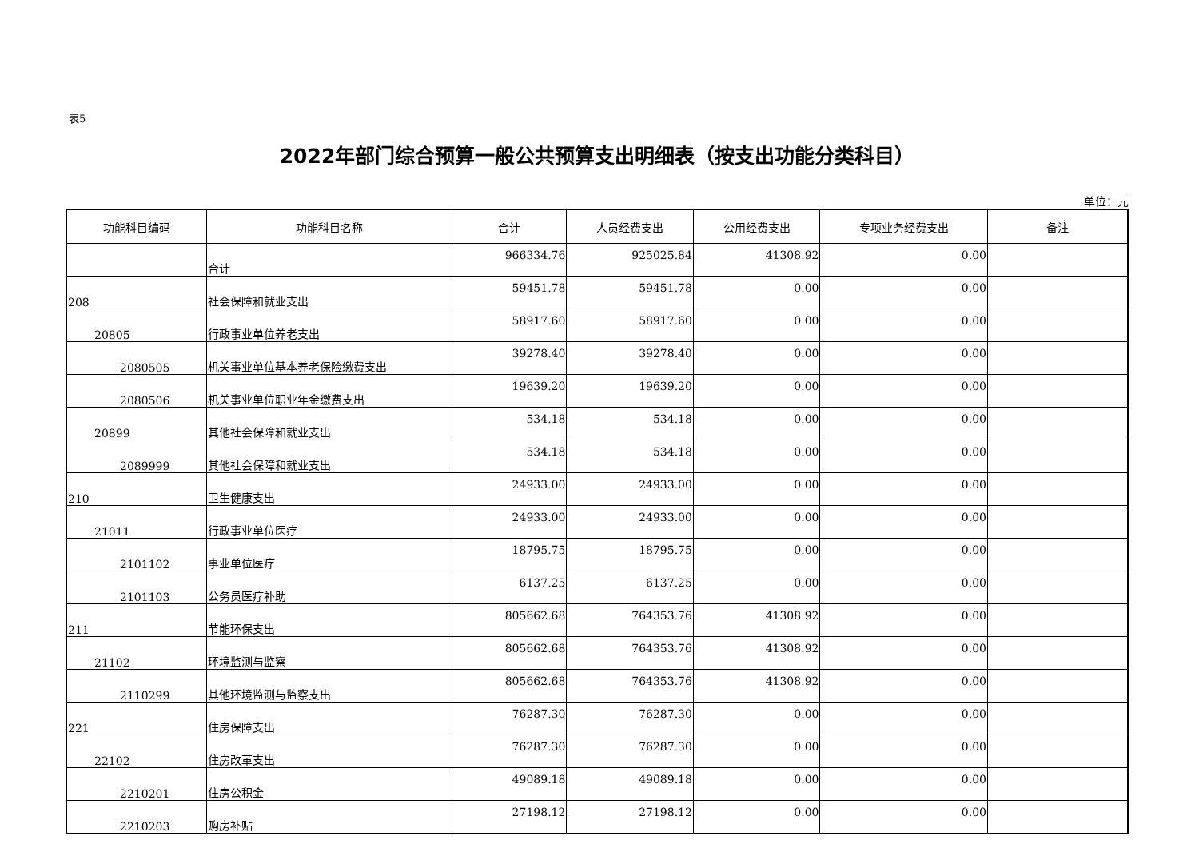表5
2022年部门综合预算一般公共预算支出明细表（按支出功能分类科目）
单位：元
| 功能科目编码 | 功能科目名称 | 合计 | 人员经费支出 | 公用经费支出 | 专项业务经费支出 | 备注 |
| --- | --- | --- | --- | --- | --- | --- |
| | 合计 | 966334.76 | 925025.84 | 41308.92 | 0.00 | |
| 208 | 社会保障和就业支出 | 59451.78 | 59451.78 | 0.00 | 0.00 | |
| 20805 | 行政事业单位养老支出 | 58917.60 | 58917.60 | 0.00 | 0.00 | |
| 2080505 | 机关事业单位基本养老保险缴费支出 | 39278.40 | 39278.40 | 0.00 | 0.00 | |
| 2080506 | 机关事业单位职业年金缴费支出 | 19639.20 | 19639.20 | 0.00 | 0.00 | |
| 20899 | 其他社会保障和就业支出 | 534.18 | 534.18 | 0.00 | 0.00 | |
| 2089999 | 其他社会保障和就业支出 | 534.18 | 534.18 | 0.00 | 0.00 | |
| 210 | 卫生健康支出 | 24933.00 | 24933.00 | 0.00 | 0.00 | |
| 21011 | 行政事业单位医疗 | 24933.00 | 24933.00 | 0.00 | 0.00 | |
| 2101102 | 事业单位医疗 | 18795.75 | 18795.75 | 0.00 | 0.00 | |
| 2101103 | 公务员医疗补助 | 6137.25 | 6137.25 | 0.00 | 0.00 | |
| 211 | 节能环保支出 | 805662.68 | 764353.76 | 41308.92 | 0.00 | |
| 21102 | 环境监测与监察 | 805662.68 | 764353.76 | 41308.92 | 0.00 | |
| 2110299 | 其他环境监测与监察支出 | 805662.68 | 764353.76 | 41308.92 | 0.00 | |
| 221 | 住房保障支出 | 76287.30 | 76287.30 | 0.00 | 0.00 | |
| 22102 | 住房改革支出 | 76287.30 | 76287.30 | 0.00 | 0.00 | |
| 2210201 | 住房公积金 | 49089.18 | 49089.18 | 0.00 | 0.00 | |
| 2210203 | 购房补贴 | 27198.12 | 27198.12 | 0.00 | 0.00 | |